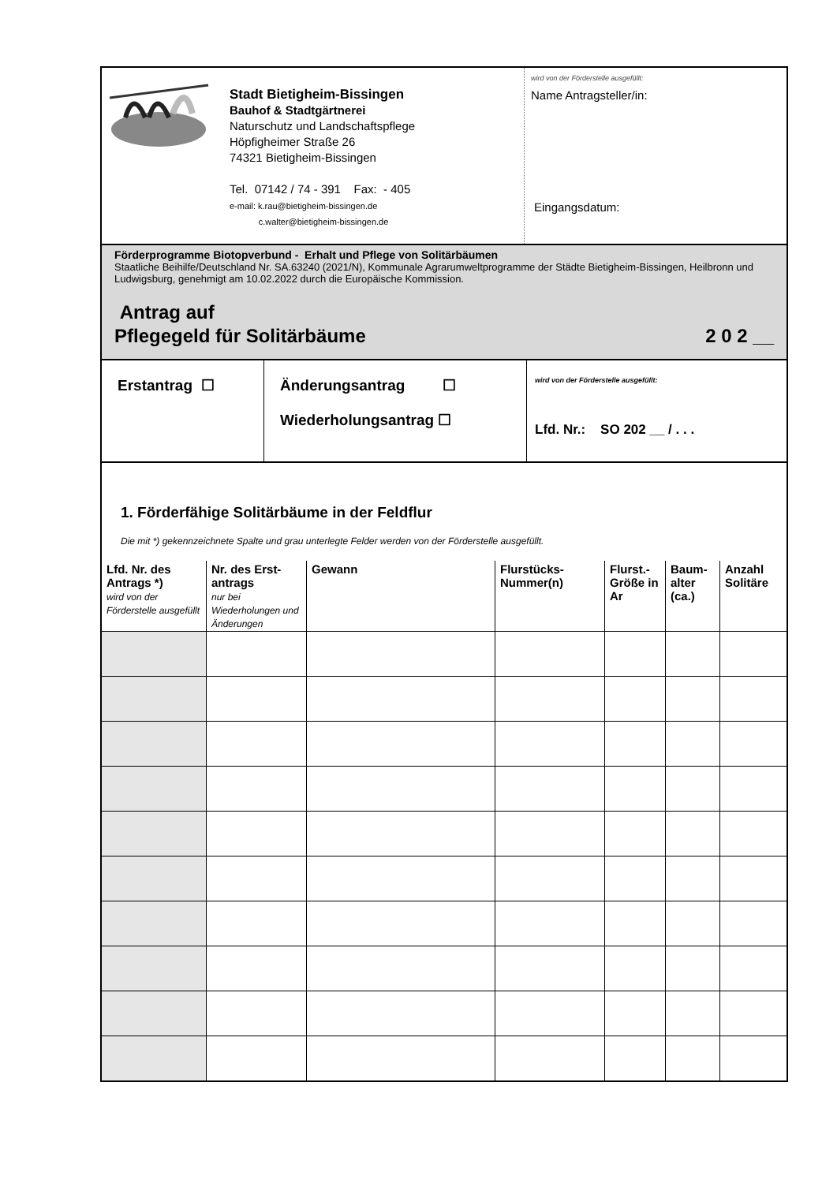Stadt Bietigheim-Bissingen
Bauhof & Stadtgärtnerei
Naturschutz und Landschaftspflege
Höpfigheimer Straße 26
74321 Bietigheim-Bissingen
Tel. 07142 / 74 - 391 Fax: - 405
e-mail: k.rau@bietigheim-bissingen.de
c.walter@bietigheim-bissingen.de
wird von der Förderstelle ausgefüllt:
Name Antragsteller/in:
Eingangsdatum:
Förderprogramme Biotopverbund - Erhalt und Pflege von Solitärbäumen
Staatliche Beihilfe/Deutschland Nr. SA.63240 (2021/N), Kommunale Agrarumweltprogramme der Städte Bietigheim-Bissingen, Heilbronn und Ludwigsburg, genehmigt am 10.02.2022 durch die Europäische Kommission.
Antrag auf
Pflegegeld für Solitärbäume
2 0 2 __
Erstantrag ☐
Änderungsantrag ☐
Wiederholungsantrag ☐
wird von der Förderstelle ausgefüllt:
Lfd. Nr.: SO 202 __ / . . .
1. Förderfähige Solitärbäume in der Feldflur
Die mit *) gekennzeichnete Spalte und grau unterlegte Felder werden von der Förderstelle ausgefüllt.
| Lfd. Nr. des Antrags *) wird von der Förderstelle ausgefüllt | Nr. des Erst-antrags nur bei Wiederholungen und Änderungen | Gewann | Flurstücks-Nummer(n) | Flurst.-Größe in Ar | Baum-alter (ca.) | Anzahl Solitäre |
| --- | --- | --- | --- | --- | --- | --- |